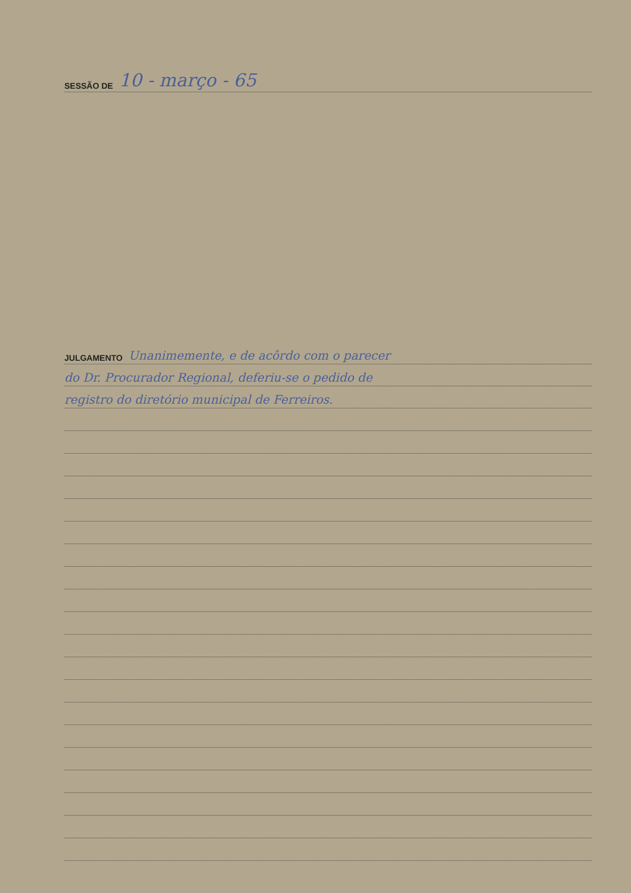SESSÃO DE 10 - março - 65
JULGAMENTO Unanimemente, e de acôrdo com o parecer
do Dr. Procurador Regional, deferiu-se o pedido de
registro do diretório municipal de Ferreiros.